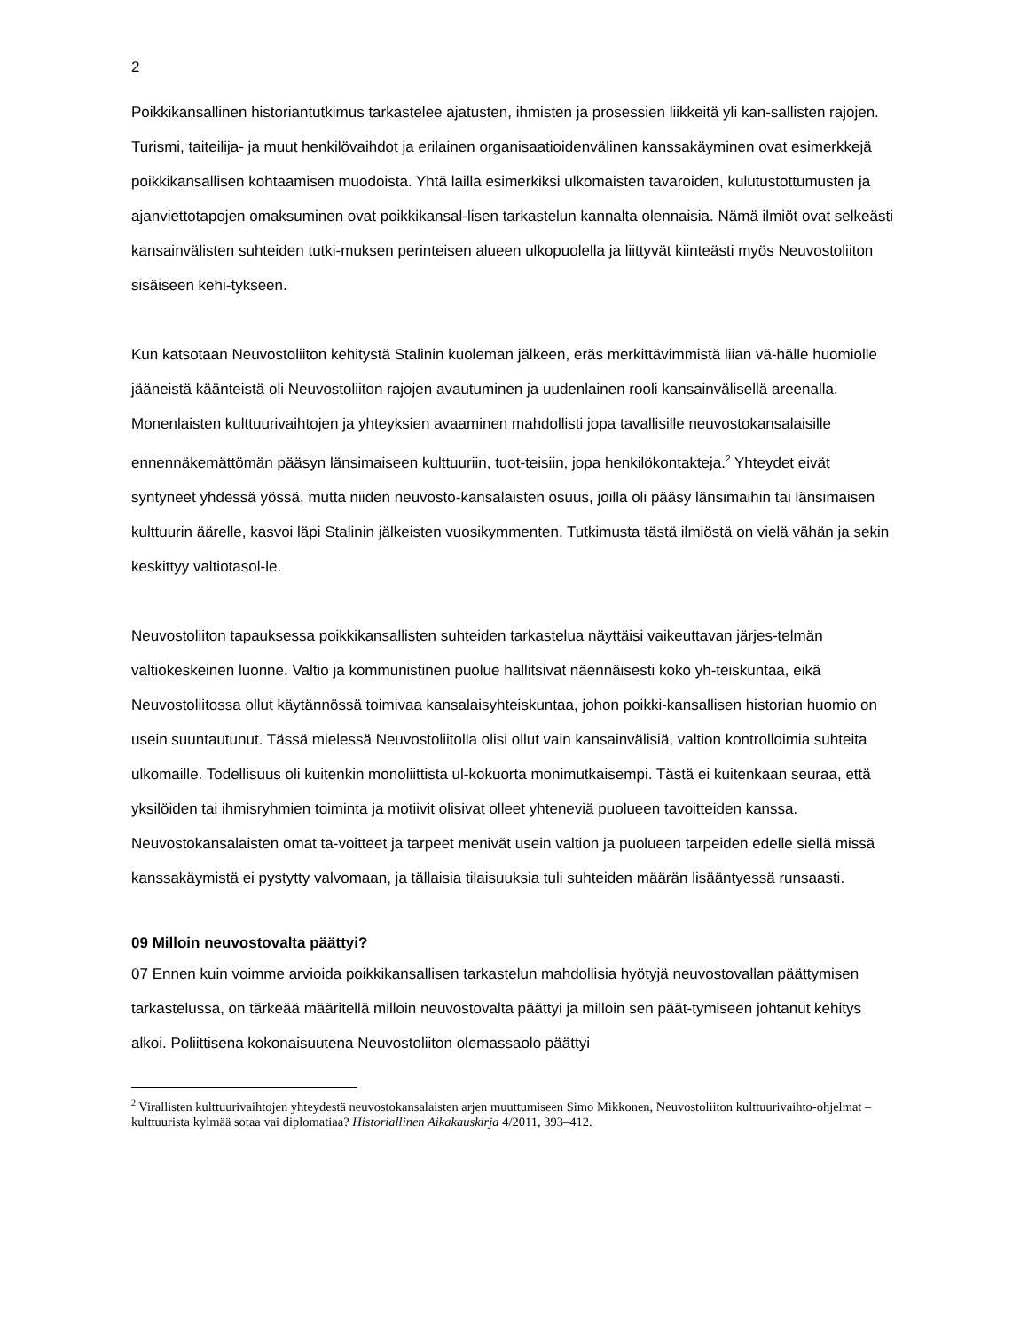2
Poikkikansallinen historiantutkimus tarkastelee ajatusten, ihmisten ja prosessien liikkeitä yli kan-sallisten rajojen. Turismi, taiteilija- ja muut henkilövaihdot ja erilainen organisaatioidenvälinen kanssakäyminen ovat esimerkkejä poikkikansallisen kohtaamisen muodoista. Yhtä lailla esimerkiksi ulkomaisten tavaroiden, kulutustottumusten ja ajanviettotapojen omaksuminen ovat poikkikansal-lisen tarkastelun kannalta olennaisia. Nämä ilmiöt ovat selkeästi kansainvälisten suhteiden tutki-muksen perinteisen alueen ulkopuolella ja liittyvät kiinteästi myös Neuvostoliiton sisäiseen kehi-tykseen.
Kun katsotaan Neuvostoliiton kehitystä Stalinin kuoleman jälkeen, eräs merkittävimmistä liian vä-hälle huomiolle jääneistä käänteistä oli Neuvostoliiton rajojen avautuminen ja uudenlainen rooli kansainvälisellä areenalla. Monenlaisten kulttuurivaihtojen ja yhteyksien avaaminen mahdollisti jopa tavallisille neuvostokansalaisille ennennäkemättömän pääsyn länsimaiseen kulttuuriin, tuot-teisiin, jopa henkilökontakteja.<sup>2</sup> Yhteydet eivät syntyneet yhdessä yössä, mutta niiden neuvosto-kansalaisten osuus, joilla oli pääsy länsimaihin tai länsimaisen kulttuurin äärelle, kasvoi läpi Stalinin jälkeisten vuosikymmenten. Tutkimusta tästä ilmiöstä on vielä vähän ja sekin keskittyy valtiotasol-le.
Neuvostoliiton tapauksessa poikkikansallisten suhteiden tarkastelua näyttäisi vaikeuttavan järjes-telmän valtiokeskeinen luonne. Valtio ja kommunistinen puolue hallitsivat näennäisesti koko yh-teiskuntaa, eikä Neuvostoliitossa ollut käytännössä toimivaa kansalaisyhteiskuntaa, johon poikki-kansallisen historian huomio on usein suuntautunut. Tässä mielessä Neuvostoliitolla olisi ollut vain kansainvälisiä, valtion kontrolloimia suhteita ulkomaille. Todellisuus oli kuitenkin monoliittista ul-kokuorta monimutkaisempi. Tästä ei kuitenkaan seuraa, että yksilöiden tai ihmisryhmien toiminta ja motiivit olisivat olleet yhteneviä puolueen tavoitteiden kanssa. Neuvostokansalaisten omat ta-voitteet ja tarpeet menivät usein valtion ja puolueen tarpeiden edelle siellä missä kanssakäymistä ei pystytty valvomaan, ja tällaisia tilaisuuksia tuli suhteiden määrän lisääntyessä runsaasti.
09 Milloin neuvostovalta päättyi?
07 Ennen kuin voimme arvioida poikkikansallisen tarkastelun mahdollisia hyötyjä neuvostovallan päättymisen tarkastelussa, on tärkeää määritellä milloin neuvostovalta päättyi ja milloin sen päät-tymiseen johtanut kehitys alkoi. Poliittisena kokonaisuutena Neuvostoliiton olemassaolo päättyi
<sup>2</sup> Virallisten kulttuurivaihtojen yhteydestä neuvostokansalaisten arjen muuttumiseen Simo Mikkonen, Neuvostoliiton kulttuurivaihto-ohjelmat – kulttuurista kylmää sotaa vai diplomatiaa? Historiallinen Aikakauskirja 4/2011, 393–412.